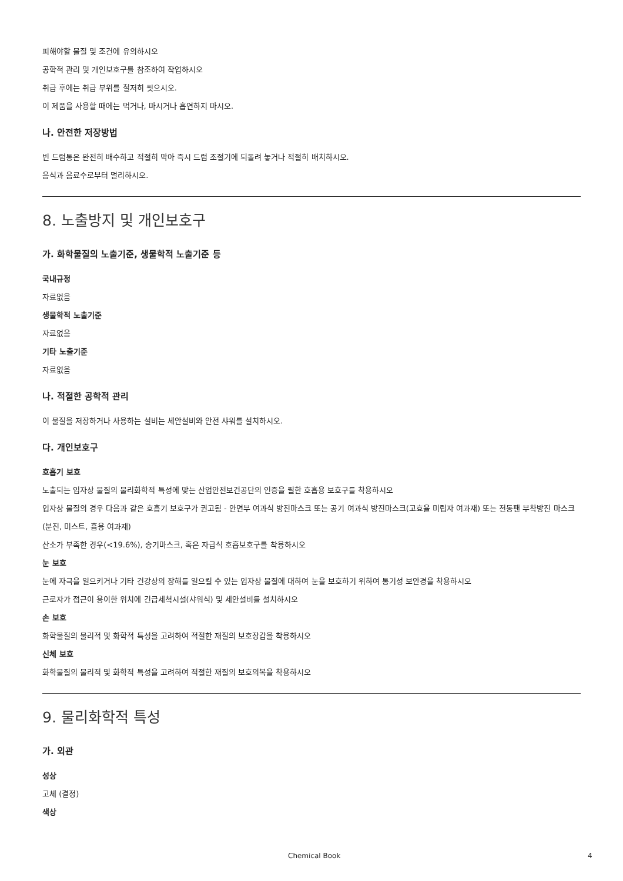피해야할 물질 및 조건에 유의하시오
공학적 관리 및 개인보호구를 참조하여 작업하시오
취급 후에는 취급 부위를 철저히 씻으시오.
이 제품을 사용할 때에는 먹거나, 마시거나 흡연하지 마시오.
나. 안전한 저장방법
빈 드럼통은 완전히 배수하고 적절히 막아 즉시 드럼 조절기에 되돌려 놓거나 적절히 배치하시오.
음식과 음료수로부터 멀리하시오.
8. 노출방지 및 개인보호구
가. 화학물질의 노출기준, 생물학적 노출기준 등
국내규정
자료없음
생물학적 노출기준
자료없음
기타 노출기준
자료없음
나. 적절한 공학적 관리
이 물질을 저장하거나 사용하는 설비는 세안설비와 안전 샤워를 설치하시오.
다. 개인보호구
호흡기 보호
노출되는 입자상 물질의 물리화학적 특성에 맞는 산업안전보건공단의 인증을 필한 호흡용 보호구를 착용하시오
입자상 물질의 경우 다음과 같은 호흡기 보호구가 권고됨 - 안면부 여과식 방진마스크 또는 공기 여과식 방진마스크(고효율 미립자 여과재) 또는 전동팬 부착방진 마스크(분진, 미스트, 흄용 여과재)
산소가 부족한 경우(<19.6%), 송기마스크, 혹은 자급식 호흡보호구를 착용하시오
눈 보호
눈에 자극을 일으키거나 기타 건강상의 장해를 일으킬 수 있는 입자상 물질에 대하여 눈을 보호하기 위하여 통기성 보안경을 착용하시오
근로자가 접근이 용이한 위치에 긴급세척시설(샤워식) 및 세안설비를 설치하시오
손 보호
화학물질의 물리적 및 화학적 특성을 고려하여 적절한 재질의 보호장갑을 착용하시오
신체 보호
화학물질의 물리적 및 화학적 특성을 고려하여 적절한 재질의 보호의복을 착용하시오
9. 물리화학적 특성
가. 외관
성상
고체 (결정)
색상
Chemical Book 4